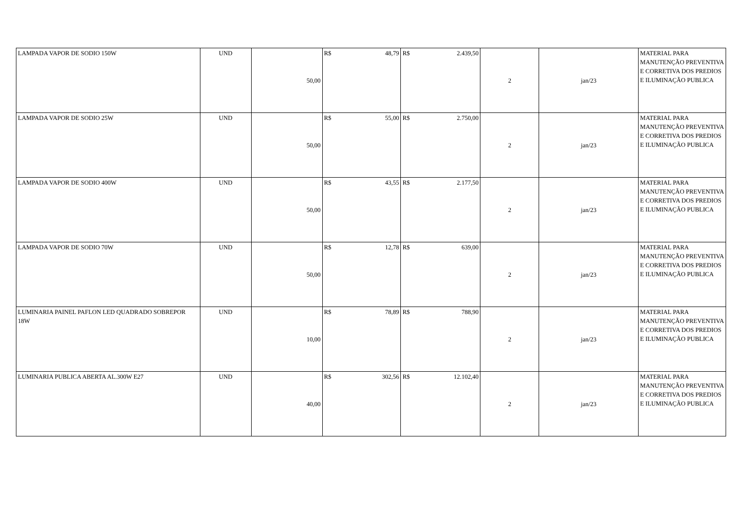| LAMPADA VAPOR DE SODIO 150W | UND | 50,00 | R$ 48,79 | R$ 2.439,50 | 2 | jan/23 | MATERIAL PARA MANUTENÇÃO PREVENTIVA E CORRETIVA DOS PREDIOS E ILUMINAÇÃO PUBLICA |
| LAMPADA VAPOR DE SODIO 25W | UND | 50,00 | R$ 55,00 | R$ 2.750,00 | 2 | jan/23 | MATERIAL PARA MANUTENÇÃO PREVENTIVA E CORRETIVA DOS PREDIOS E ILUMINAÇÃO PUBLICA |
| LAMPADA VAPOR DE SODIO 400W | UND | 50,00 | R$ 43,55 | R$ 2.177,50 | 2 | jan/23 | MATERIAL PARA MANUTENÇÃO PREVENTIVA E CORRETIVA DOS PREDIOS E ILUMINAÇÃO PUBLICA |
| LAMPADA VAPOR DE SODIO 70W | UND | 50,00 | R$ 12,78 | R$ 639,00 | 2 | jan/23 | MATERIAL PARA MANUTENÇÃO PREVENTIVA E CORRETIVA DOS PREDIOS E ILUMINAÇÃO PUBLICA |
| LUMINARIA PAINEL PAFLON LED QUADRADO SOBREPOR 18W | UND | 10,00 | R$ 78,89 | R$ 788,90 | 2 | jan/23 | MATERIAL PARA MANUTENÇÃO PREVENTIVA E CORRETIVA DOS PREDIOS E ILUMINAÇÃO PUBLICA |
| LUMINARIA PUBLICA ABERTA AL.300W E27 | UND | 40,00 | R$ 302,56 | R$ 12.102,40 | 2 | jan/23 | MATERIAL PARA MANUTENÇÃO PREVENTIVA E CORRETIVA DOS PREDIOS E ILUMINAÇÃO PUBLICA |